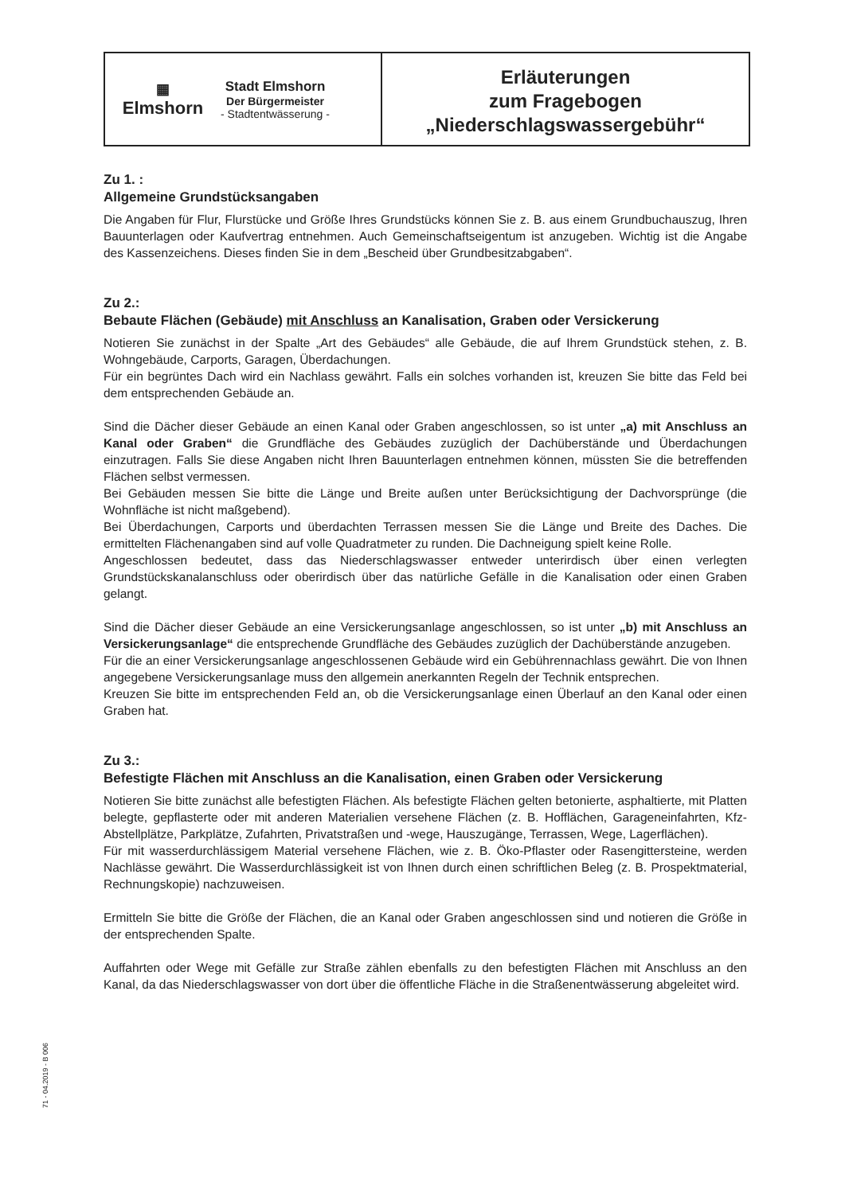▦
Elmshorn
Stadt Elmshorn
Der Bürgermeister
- Stadtentwässerung -
Erläuterungen
zum Fragebogen
„Niederschlagswassergebühr“
Zu 1. :
Allgemeine Grundstücksangaben
Die Angaben für Flur, Flurstücke und Größe Ihres Grundstücks können Sie z. B. aus einem Grundbuchauszug, Ihren Bauunterlagen oder Kaufvertrag entnehmen. Auch Gemeinschaftseigentum ist anzugeben. Wichtig ist die Angabe des Kassenzeichens. Dieses finden Sie in dem „Bescheid über Grundbesitzabgaben“.
Zu 2.:
Bebaute Flächen (Gebäude) mit Anschluss an Kanalisation, Graben oder Versickerung
Notieren Sie zunächst in der Spalte „Art des Gebäudes“ alle Gebäude, die auf Ihrem Grundstück stehen, z. B. Wohngebäude, Carports, Garagen, Überdachungen.
Für ein begrüntes Dach wird ein Nachlass gewährt. Falls ein solches vorhanden ist, kreuzen Sie bitte das Feld bei dem entsprechenden Gebäude an.
Sind die Dächer dieser Gebäude an einen Kanal oder Graben angeschlossen, so ist unter „a) mit Anschluss an Kanal oder Graben“ die Grundfläche des Gebäudes zuzüglich der Dachüberstände und Überdachungen einzutragen. Falls Sie diese Angaben nicht Ihren Bauunterlagen entnehmen können, müssten Sie die betreffenden Flächen selbst vermessen.
Bei Gebäuden messen Sie bitte die Länge und Breite außen unter Berücksichtigung der Dachvorsprünge (die Wohnfläche ist nicht maßgebend).
Bei Überdachungen, Carports und überdachten Terrassen messen Sie die Länge und Breite des Daches. Die ermittelten Flächenangaben sind auf volle Quadratmeter zu runden. Die Dachneigung spielt keine Rolle.
Angeschlossen bedeutet, dass das Niederschlagswasser entweder unterirdisch über einen verlegten Grundstückskanalanschluss oder oberirdisch über das natürliche Gefälle in die Kanalisation oder einen Graben gelangt.
Sind die Dächer dieser Gebäude an eine Versickerungsanlage angeschlossen, so ist unter „b) mit Anschluss an Versickerungsanlage“ die entsprechende Grundfläche des Gebäudes zuzüglich der Dachüberstände anzugeben.
Für die an einer Versickerungsanlage angeschlossenen Gebäude wird ein Gebührennachlass gewährt. Die von Ihnen angegebene Versickerungsanlage muss den allgemein anerkannten Regeln der Technik entsprechen.
Kreuzen Sie bitte im entsprechenden Feld an, ob die Versickerungsanlage einen Überlauf an den Kanal oder einen Graben hat.
Zu 3.:
Befestigte Flächen mit Anschluss an die Kanalisation, einen Graben oder Versickerung
Notieren Sie bitte zunächst alle befestigten Flächen. Als befestigte Flächen gelten betonierte, asphaltierte, mit Platten belegte, gepflasterte oder mit anderen Materialien versehene Flächen (z. B. Hofflächen, Garageneinfahrten, Kfz-Abstellplätze, Parkplätze, Zufahrten, Privatstraßen und -wege, Hauszugänge, Terrassen, Wege, Lagerflächen).
Für mit wasserdurchlässigem Material versehene Flächen, wie z. B. Öko-Pflaster oder Rasengittersteine, werden Nachlässe gewährt. Die Wasserdurchlässigkeit ist von Ihnen durch einen schriftlichen Beleg (z. B. Prospektmaterial, Rechnungskopie) nachzuweisen.
Ermitteln Sie bitte die Größe der Flächen, die an Kanal oder Graben angeschlossen sind und notieren die Größe in der entsprechenden Spalte.
Auffahrten oder Wege mit Gefälle zur Straße zählen ebenfalls zu den befestigten Flächen mit Anschluss an den Kanal, da das Niederschlagswasser von dort über die öffentliche Fläche in die Straßenentwässerung abgeleitet wird.
71 - 04.2019 - B 006